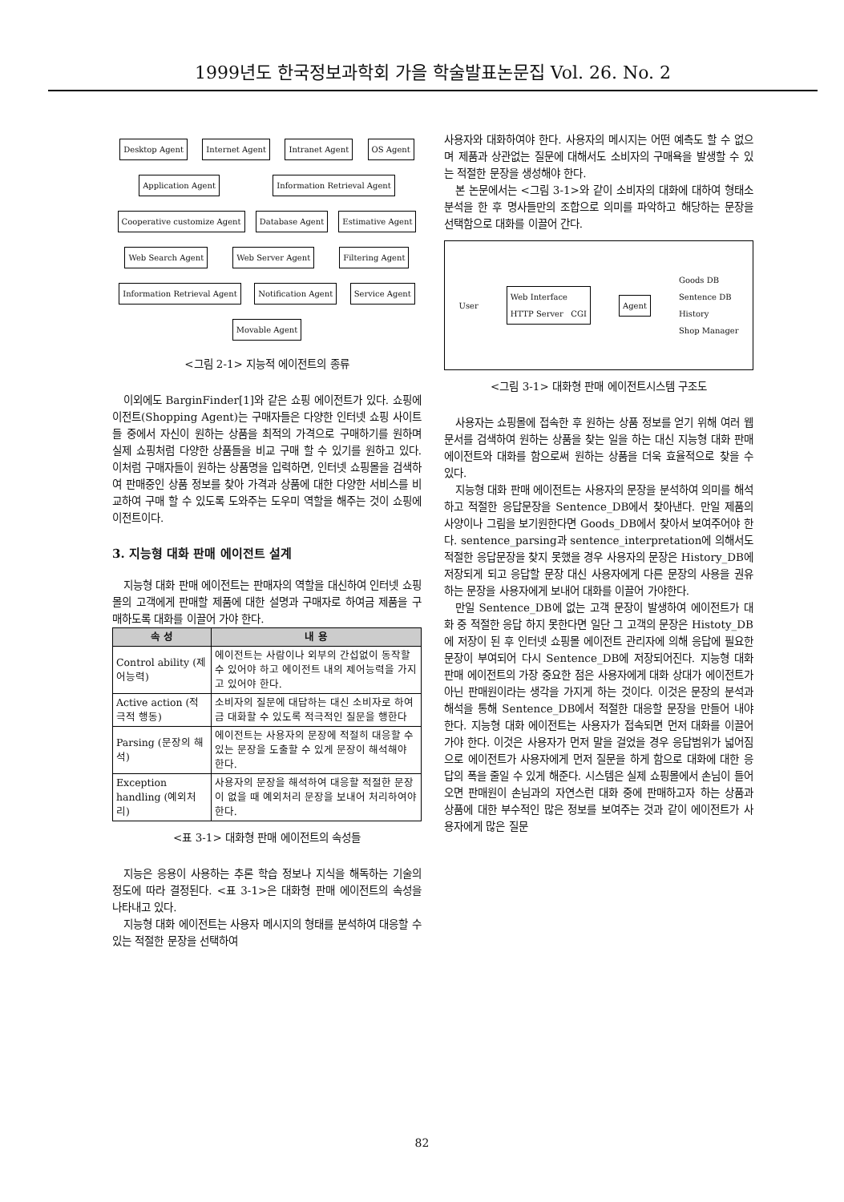1999년도 한국정보과학회 가을 학술발표논문집 Vol. 26. No. 2
Desktop Agent Internet Agent Intranet Agent OS Agent Application Agent Information Retrieval Agent Cooperative customize Agent Database Agent Estimative Agent Web Search Agent Web Server Agent Filtering Agent Information Retrieval Agent Notification Agent Service Agent Movable Agent
<그림 2-1> 지능적 에이전트의 종류
이외에도 BarginFinder[1]와 같은 쇼핑 에이전트가 있다. 쇼핑에이전트(Shopping Agent)는 구매자들은 다양한 인터넷 쇼핑 사이트들 중에서 자신이 원하는 상품을 최적의 가격으로 구매하기를 원하며 실제 쇼핑처럼 다양한 상품들을 비교 구매 할 수 있기를 원하고 있다. 이처럼 구매자들이 원하는 상품명을 입력하면, 인터넷 쇼핑몰을 검색하여 판매중인 상품 정보를 찾아 가격과 상품에 대한 다양한 서비스를 비교하여 구매 할 수 있도록 도와주는 도우미 역할을 해주는 것이 쇼핑에이전트이다.
3. 지능형 대화 판매 에이전트 설계
지능형 대화 판매 에이전트는 판매자의 역할을 대신하여 인터넷 쇼핑몰의 고객에게 판매할 제품에 대한 설명과 구매자로 하여금 제품을 구매하도록 대화를 이끌어 가야 한다.
| 속 성 | 내 용 |
| --- | --- |
| Control ability (제어능력) | 에이전트는 사람이나 외부의 간섭없이 동작할 수 있어야 하고 에이전트 내의 제어능력을 가지고 있어야 한다. |
| Active action (적극적 행동) | 소비자의 질문에 대답하는 대신 소비자로 하여금 대화할 수 있도록 적극적인 질문을 행한다 |
| Parsing (문장의 해석) | 에이전트는 사용자의 문장에 적절히 대응할 수 있는 문장을 도출할 수 있게 문장이 해석해야 한다. |
| Exception handling (예외처리) | 사용자의 문장을 해석하여 대응할 적절한 문장이 없을 때 예외처리 문장을 보내어 처리하여야 한다. |
<표 3-1> 대화형 판매 에이전트의 속성들
지능은 응용이 사용하는 추론 학습 정보나 지식을 해독하는 기술의 정도에 따라 결정된다. <표 3-1>은 대화형 판매 에이전트의 속성을 나타내고 있다.
지능형 대화 에이전트는 사용자 메시지의 형태를 분석하여 대응할 수 있는 적절한 문장을 선택하여
사용자와 대화하여야 한다. 사용자의 메시지는 어떤 예측도 할 수 없으며 제품과 상관없는 질문에 대해서도 소비자의 구매욕을 발생할 수 있는 적절한 문장을 생성해야 한다.
본 논문에서는 <그림 3-1>와 같이 소비자의 대화에 대하여 형태소 분석을 한 후 명사들만의 조합으로 의미를 파악하고 해당하는 문장을 선택함으로 대화를 이끌어 간다.
User Web Interface
HTTP Server CGI Agent Goods DB
Sentence DB
History
Shop Manager
<그림 3-1> 대화형 판매 에이전트시스템 구조도
사용자는 쇼핑몰에 접속한 후 원하는 상품 정보를 얻기 위해 여러 웹 문서를 검색하여 원하는 상품을 찾는 일을 하는 대신 지능형 대화 판매 에이전트와 대화를 함으로써 원하는 상품을 더욱 효율적으로 찾을 수 있다.
지능형 대화 판매 에이전트는 사용자의 문장을 분석하여 의미를 해석하고 적절한 응답문장을 Sentence_DB에서 찾아낸다. 만일 제품의 사양이나 그림을 보기원한다면 Goods_DB에서 찾아서 보여주어야 한다. sentence_parsing과 sentence_interpretation에 의해서도 적절한 응답문장을 찾지 못했을 경우 사용자의 문장은 History_DB에 저장되게 되고 응답할 문장 대신 사용자에게 다른 문장의 사용을 권유하는 문장을 사용자에게 보내어 대화를 이끌어 가야한다.
만일 Sentence_DB에 없는 고객 문장이 발생하여 에이전트가 대화 중 적절한 응답 하지 못한다면 일단 그 고객의 문장은 Histoty_DB에 저장이 된 후 인터넷 쇼핑몰 에이전트 관리자에 의해 응답에 필요한 문장이 부여되어 다시 Sentence_DB에 저장되어진다. 지능형 대화 판매 에이전트의 가장 중요한 점은 사용자에게 대화 상대가 에이전트가 아닌 판매원이라는 생각을 가지게 하는 것이다. 이것은 문장의 분석과 해석을 통해 Sentence_DB에서 적절한 대응할 문장을 만들어 내야 한다. 지능형 대화 에이전트는 사용자가 접속되면 먼저 대화를 이끌어 가야 한다. 이것은 사용자가 먼저 말을 걸었을 경우 응답범위가 넓어짐으로 에이전트가 사용자에게 먼저 질문을 하게 함으로 대화에 대한 응답의 폭을 줄일 수 있게 해준다. 시스템은 실제 쇼핑몰에서 손님이 들어오면 판매원이 손님과의 자연스런 대화 중에 판매하고자 하는 상품과 상품에 대한 부수적인 많은 정보를 보여주는 것과 같이 에이전트가 사용자에게 많은 질문
82